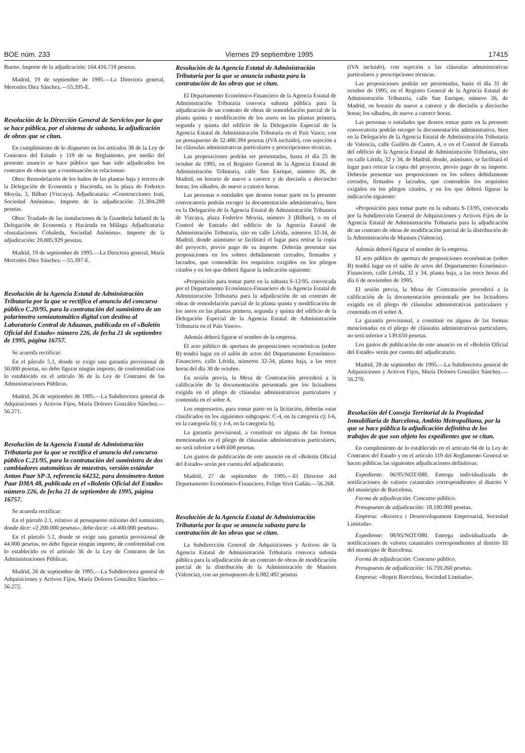BOE núm. 233 Viernes 29 septiembre 1995 17415
Bueno. Importe de la adjudicación: 164.416.718 pesetas.
Madrid, 19 de septiembre de 1995.—La Directora general, Mercedes Díez Sánchez.—55.395-E.
Resolución de la Dirección General de Servicios por la que se hace pública, por el sistema de subasta, la adjudicación de obras que se citan.
En cumplimiento de lo dispuesto en los artículos 38 de la Ley de Contratos del Estado y 119 de su Reglamento, por medio del presente anuncio se hace público que han sido adjudicados los contratos de obras que a continuación se relacionan:
Obra: Remodelación de los baños de las plantas baja y tercera de la Delegación de Economía y Hacienda, en la plaza de Federico Moyúa, 3, Bilbao (Vizcaya). Adjudicataria: «Construcciones Irati, Sociedad Anónima». Importe de la adjudicación: 21.304.289 pesetas.
Obra: Traslado de las instalaciones de la Guardería Infantil de la Delegación de Economía y Hacienda en Málaga. Adjudicataria: «Instalaciones Cobaleda, Sociedad Anónima». Importe de la adjudicación: 20.885.929 pesetas.
Madrid, 19 de septiembre de 1995.—La Directora general, María Mercedes Díez Sánchez.—55.397-E.
Resolución de la Agencia Estatal de Administración Tributaria por la que se rectifica el anuncio del concurso público C.20/95, para la contratación del suministro de un polarímetro semiautomático digital con destino al Laboratorio Central de Aduanas, publicada en el «Boletín Oficial del Estado» número 226, de fecha 21 de septiembre de 1995, página 16757.
Se acuerda rectificar:
En el párrafo 5.1, donde se exige una garantía provisional de 50.000 pesetas, no debe figurar ningún importe, de conformidad con lo establecido en el artículo 36 de la Ley de Contratos de las Administraciones Públicas.
Madrid, 26 de septiembre de 1995.—La Subdirectora general de Adquisiciones y Activos Fijos, María Dolores González Sánchez.—56.271.
Resolución de la Agencia Estatal de Administración Tributaria por la que se rectifica el anuncio del concurso público C.21/95, para la contratación del suministro de dos cambiadores automáticos de muestras, versión estándar Anton Paar SP-3, referencia 64232, para densímetro Anton Paar DMA 48, publicada en el «Boletín Oficial del Estado» número 226, de fecha 21 de septiembre de 1995, página 16757.
Se acuerda rectificar:
En el párrafo 2.1, relativo al presupuesto máximo del suministro, donde dice: «2.200.000 pesetas», debe decir: «4.400.000 pesetas».
En el párrafo 5.1, donde se exige una garantía provisional de 44.000 pesetas, no debe figurar ningún importe, de conformidad con lo establecido en el artículo 36 de la Ley de Contratos de las Administraciones Públicas.
Madrid, 26 de septiembre de 1995.—La Subdirectora general de Adquisiciones y Activos Fijos, María Dolores González Sánchez.—56.272.
Resolución de la Agencia Estatal de Administración Tributaria por la que se anuncia subasta para la contratación de las obras que se citan.
El Departamento Económico-Financiero de la Agencia Estatal de Administración Tributaria convoca subasta pública para la adjudicación de un contrato de obras de remodelación parcial de la planta quinta y modificación de los aseos en las plantas primera, segunda y quinta del edificio de la Delegación Especial de la Agencia Estatal de Administración Tributaria en el País Vasco, con un presupuesto de 32.480.394 pesetas (IVA incluido), con sujeción a las cláusulas administrativas particulares y prescripciones técnicas.
Las proposiciones podrán ser presentadas, hasta el día 25 de octubre de 1995, en el Registro General de la Agencia Estatal de Administración Tributaria, calle San Enrique, número 26, de Madrid, en horario de nueve a catorce y de dieciséis a dieciocho horas; los sábados, de nueve a catorce horas.
Las personas o entidades que deseen tomar parte en la presente convocatoria podrán recoger la documentación administrativa, bien en la Delegación de la Agencia Estatal de Administración Tributaria de Vizcaya, plaza Federico Moyúa, número 3 (Bilbao), o en el Control de Entrada del edificio de la Agencia Estatal de Administración Tributaria, sito en calle Lérida, números 32-34, de Madrid, donde asimismo se facilitará el lugar para retirar la copia del proyecto, previo pago de su importe. Deberán presentar sus proposiciones en los sobres debidamente cerrados, firmados y lacrados, que contendrán los requisitos exigidos en los pliegos citados y en los que deberá figurar la indicación siguiente:
«Proposición para tomar parte en la subasta S-12/95, convocada por el Departamento Económico-Financiero de la Agencia Estatal de Administración Tributaria para la adjudicación de un contrato de obras de remodelación parcial de la planta quinta y modificación de los aseos en las plantas primera, segunda y quinta del edificio de la Delegación Especial de la Agencia Estatal de Administración Tributaria en el País Vasco».
Además deberá figurar el nombre de la empresa.
El acto público de apertura de proposiciones económicas (sobre B) tendrá lugar en el salón de actos del Departamento Económico-Financiero, calle Lérida, números 32-34, planta baja, a las trece horas del día 30 de octubre.
En sesión previa, la Mesa de Contratación procederá a la calificación de la documentación presentada por los licitadores exigida en el pliego de cláusulas administrativas particulares y contenida en el sobre A.
Los empresarios, para tomar parte en la licitación, deberán estar clasificados en los siguientes subgrupos: C-4, en la categoría c); I-6, en la categoría b); y J-4, en la categoría b).
La garantía provisional, a constituir en alguna de las formas mencionadas en el pliego de cláusulas administrativas particulares, no será inferior a 649.608 pesetas.
Los gastos de publicación de este anuncio en el «Boletín Oficial del Estado» serán por cuenta del adjudicatario.
Madrid, 27 de septiembre de 1995.—El Director del Departamento Económico-Financiero, Felipe Sivit Gañán.—56.268.
Resolución de la Agencia Estatal de Administración Tributaria por la que se anuncia subasta para la contratación de las obras que se citan.
La Subdirección General de Adquisiciones y Activos de la Agencia Estatal de Administración Tributaria convoca subasta pública para la adjudicación de un contrato de obras de modificación parcial de la distribución de la Administración de Manises (Valencia), con un presupuesto de 6.982.492 pesetas
(IVA incluido), con sujeción a las cláusulas administrativas particulares y prescripciones técnicas.
Las proposiciones podrán ser presentadas, hasta el día 31 de octubre de 1995, en el Registro General de la Agencia Estatal de Administración Tributaria, calle San Enrique, número 26, de Madrid, en horario de nueve a catorce y de dieciséis a dieciocho horas; los sábados, de nueve a catorce horas.
Las personas o entidades que deseen tomar parte en la presente convocatoria podrán recoger la documentación administrativa, bien en la Delegación de la Agencia Estatal de Administración Tributaria de Valencia, calle Guillén de Castro, 4, o en el Control de Entrada del edificio de la Agencia Estatal de Administración Tributaria, sito en calle Lérida, 32 y 34, de Madrid, donde, asimismo, se facilitará el lugar para retirar la copia del proyecto, previo pago de su importe. Deberán presentar sus proposiciones en los sobres debidamente cerrados, firmados y lacrados, que contendrán los requisitos exigidos en los pliegos citados, y en los que deberá figurar la indicación siguiente:
«Proposición para tomar parte en la subasta S-13/95, convocada por la Subdirección General de Adquisiciones y Activos Fijos de la Agencia Estatal de Administración Tributaria para la adjudicación de un contrato de obras de modificación parcial de la distribución de la Administración de Manises (Valencia).
Además deberá figurar el nombre de la empresa.
El acto público de apertura de proposiciones económicas (sobre B) tendrá lugar en el salón de actos del Departamento Económico-Financiero, calle Lérida, 32 y 34, planta baja, a las trece horas del día 6 de noviembre de 1995.
El sesión previa, la Mesa de Contratación procederá a la calificación de la documentación presentada por los licitadores exigida en el pliego de cláusulas administrativas particulares y contenida en el sobre A.
La garantía provisional, a constituir en alguna de las formas mencionadas en el pliego de cláusulas administrativas particulares, no será inferior a 139.650 pesetas.
Los gastos de publicación de este anuncio en el «Boletín Oficial del Estado» serán por cuenta del adjudicatario.
Madrid, 28 de septiembre de 1995.—La Subdirectora general de Adquisiciones y Activos Fijos, María Dolores González Sánchez.—56.270.
Resolución del Consejo Territorial de la Propiedad Inmobiliaria de Barcelona, Ambito Metropolitano, por la que se hace pública la adjudicación definitiva de los trabajos de que son objeto los expedientes que se citan.
En cumplimiento de lo establecido en el artículo 94 de la Ley de Contratos del Estado y en el artículo 119 del Reglamento General se hacen públicas las siguientes adjudicaciones definitivas:
Expediente: 06/95/NOT/080. Entrega individualizada de notificaciones de valores catastrales correspondientes al distrito V del municipio de Barcelona.
Forma de adjudicación: Concurso público.
Presupuesto de adjudicación: 18.180.000 pesetas.
Empresa: «Recerca i Desenvolupament Empresarial, Sociedad Limitada».
Expediente: 08/95/NOT/080. Entrega individualizada de notificaciones de valores catastrales correspondientes al distrito III del municipio de Barcelona.
Forma de adjudicación: Concurso público.
Presupuesto de adjudicación: 16.759.260 pesetas.
Empresa: «Repris Barcelona, Sociedad Limitada».